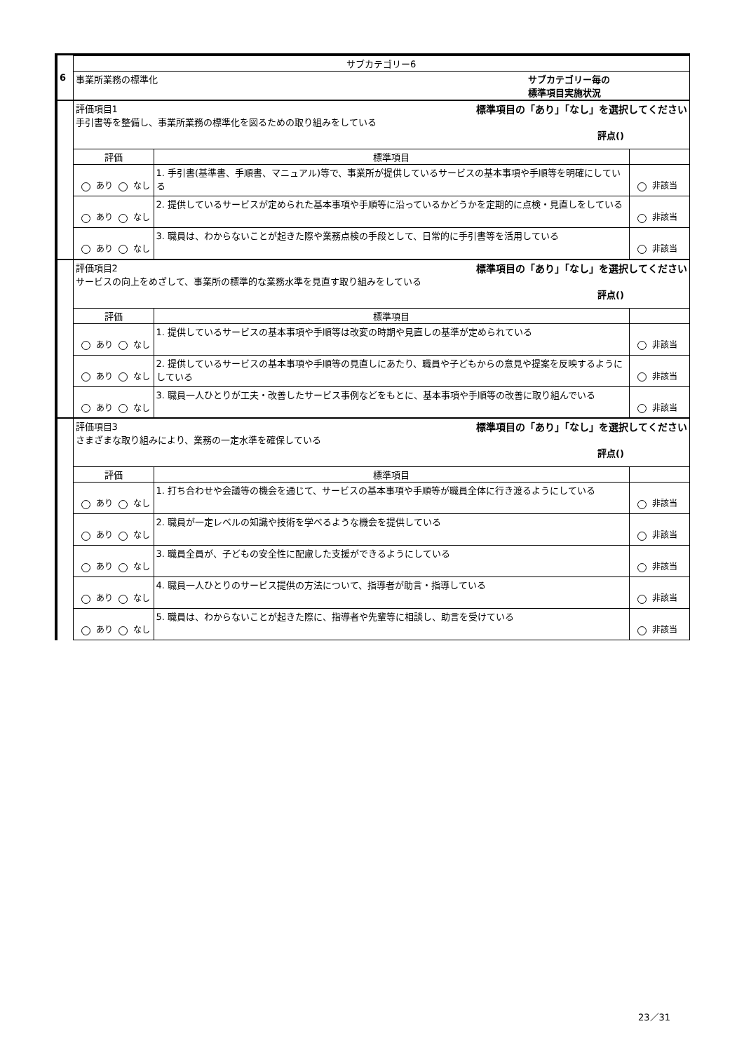| | サブカテゴリー6 | | |
| 6 | 事業所業務の標準化 サブカテゴリー毎の 標準項目実施状況 | | |
| | 評価項目1 標準項目の「あり」「なし」を選択してください 手引書等を整備し、事業所業務の標準化を図るための取り組みをしている 評点() | | |
| | 評価 | 標準項目 | |
| | あり なし | 1. 手引書(基準書、手順書、マニュアル)等で、事業所が提供しているサービスの基本事項や手順等を明確にしている | 非該当 |
| | あり なし | 2. 提供しているサービスが定められた基本事項や手順等に沿っているかどうかを定期的に点検・見直しをしている | 非該当 |
| | あり なし | 3. 職員は、わからないことが起きた際や業務点検の手段として、日常的に手引書等を活用している | 非該当 |
| | 評価項目2 標準項目の「あり」「なし」を選択してください サービスの向上をめざして、事業所の標準的な業務水準を見直す取り組みをしている 評点() | | |
| | 評価 | 標準項目 | |
| | あり なし | 1. 提供しているサービスの基本事項や手順等は改変の時期や見直しの基準が定められている | 非該当 |
| | あり なし | 2. 提供しているサービスの基本事項や手順等の見直しにあたり、職員や子どもからの意見や提案を反映するようにしている | 非該当 |
| | あり なし | 3. 職員一人ひとりが工夫・改善したサービス事例などをもとに、基本事項や手順等の改善に取り組んでいる | 非該当 |
| | 評価項目3 標準項目の「あり」「なし」を選択してください さまざまな取り組みにより、業務の一定水準を確保している 評点() | | |
| | 評価 | 標準項目 | |
| | あり なし | 1. 打ち合わせや会議等の機会を通じて、サービスの基本事項や手順等が職員全体に行き渡るようにしている | 非該当 |
| | あり なし | 2. 職員が一定レベルの知識や技術を学べるような機会を提供している | 非該当 |
| | あり なし | 3. 職員全員が、子どもの安全性に配慮した支援ができるようにしている | 非該当 |
| | あり なし | 4. 職員一人ひとりのサービス提供の方法について、指導者が助言・指導している | 非該当 |
| | あり なし | 5. 職員は、わからないことが起きた際に、指導者や先輩等に相談し、助言を受けている | 非該当 |
23／31